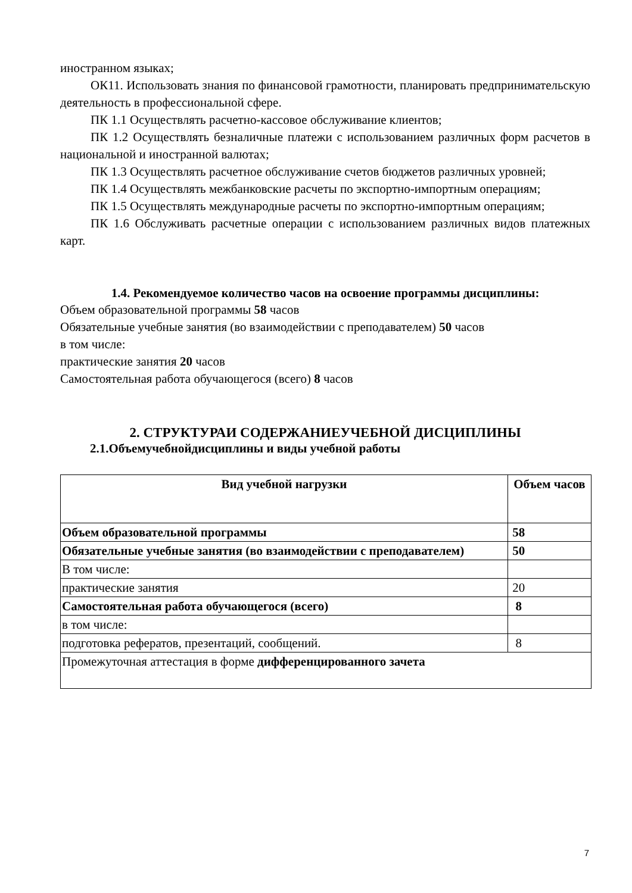иностранном языках;
ОК11. Использовать знания по финансовой грамотности, планировать предпринимательскую деятельность в профессиональной сфере.
ПК 1.1 Осуществлять расчетно-кассовое обслуживание клиентов;
ПК 1.2 Осуществлять безналичные платежи с использованием различных форм расчетов в национальной и иностранной валютах;
ПК 1.3 Осуществлять расчетное обслуживание счетов бюджетов различных уровней;
ПК 1.4 Осуществлять межбанковские расчеты по экспортно-импортным операциям;
ПК 1.5 Осуществлять международные расчеты по экспортно-импортным операциям;
ПК 1.6 Обслуживать расчетные операции с использованием различных видов платежных карт.
1.4. Рекомендуемое количество часов на освоение программы дисциплины:
Объем образовательной программы 58 часов
Обязательные учебные занятия (во взаимодействии с преподавателем) 50 часов
в том числе:
практические занятия 20 часов
Самостоятельная работа обучающегося (всего) 8 часов
2. СТРУКТУРАИ СОДЕРЖАНИЕУЧЕБНОЙ ДИСЦИПЛИНЫ
2.1.Объемучебнойдисциплины и виды учебной работы
| Вид учебной нагрузки | Объем часов |
| --- | --- |
| Объем образовательной программы | 58 |
| Обязательные учебные занятия (во взаимодействии с преподавателем) | 50 |
| В том числе: | |
| практические занятия | 20 |
| Самостоятельная работа обучающегося (всего) | 8 |
| в том числе: | |
| подготовка рефератов, презентаций, сообщений. | 8 |
| Промежуточная аттестация в форме дифференцированного зачета | |
7